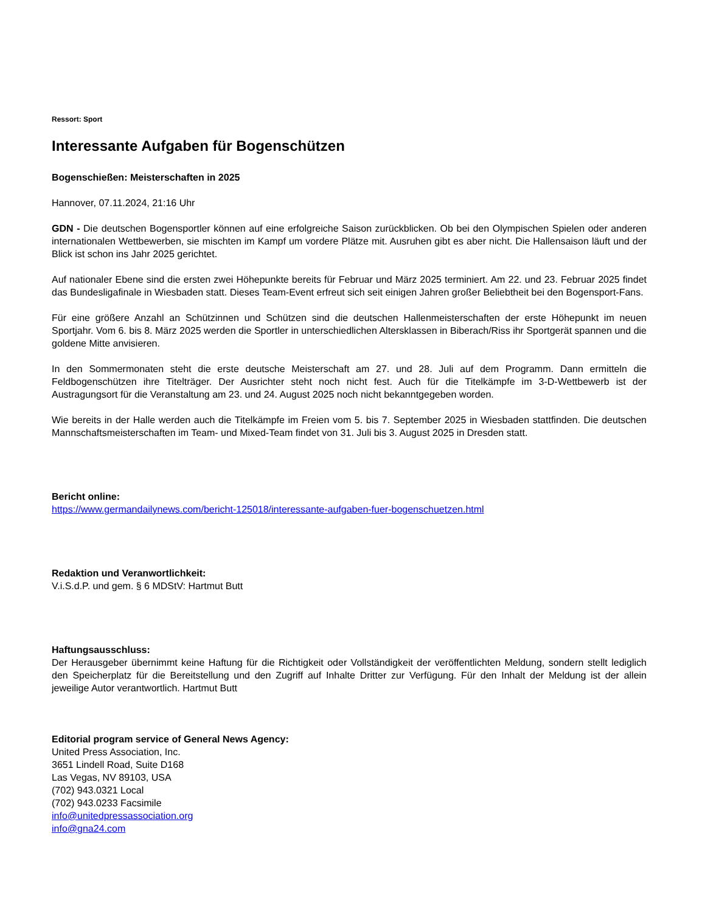Ressort: Sport
Interessante Aufgaben für Bogenschützen
Bogenschießen: Meisterschaften in 2025
Hannover, 07.11.2024, 21:16 Uhr
GDN - Die deutschen Bogensportler können auf eine erfolgreiche Saison zurückblicken. Ob bei den Olympischen Spielen oder anderen internationalen Wettbewerben, sie mischten im Kampf um vordere Plätze mit. Ausruhen gibt es aber nicht. Die Hallensaison läuft und der Blick ist schon ins Jahr 2025 gerichtet.
Auf nationaler Ebene sind die ersten zwei Höhepunkte bereits für Februar und März 2025 terminiert. Am 22. und 23. Februar 2025 findet das Bundesligafinale in Wiesbaden statt. Dieses Team-Event erfreut sich seit einigen Jahren großer Beliebtheit bei den Bogensport-Fans.
Für eine größere Anzahl an Schützinnen und Schützen sind die deutschen Hallenmeisterschaften der erste Höhepunkt im neuen Sportjahr. Vom 6. bis 8. März 2025 werden die Sportler in unterschiedlichen Altersklassen in Biberach/Riss ihr Sportgerät spannen und die goldene Mitte anvisieren.
In den Sommermonaten steht die erste deutsche Meisterschaft am 27. und 28. Juli auf dem Programm. Dann ermitteln die Feldbogenschützen ihre Titelträger. Der Ausrichter steht noch nicht fest. Auch für die Titelkämpfe im 3-D-Wettbewerb ist der Austragungsort für die Veranstaltung am 23. und 24. August 2025 noch nicht bekanntgegeben worden.
Wie bereits in der Halle werden auch die Titelkämpfe im Freien vom 5. bis 7. September 2025 in Wiesbaden stattfinden. Die deutschen Mannschaftsmeisterschaften im Team- und Mixed-Team findet von 31. Juli bis 3. August 2025 in Dresden statt.
Bericht online:
https://www.germandailynews.com/bericht-125018/interessante-aufgaben-fuer-bogenschuetzen.html
Redaktion und Veranwortlichkeit:
V.i.S.d.P. und gem. § 6 MDStV: Hartmut Butt
Haftungsausschluss:
Der Herausgeber übernimmt keine Haftung für die Richtigkeit oder Vollständigkeit der veröffentlichten Meldung, sondern stellt lediglich den Speicherplatz für die Bereitstellung und den Zugriff auf Inhalte Dritter zur Verfügung. Für den Inhalt der Meldung ist der allein jeweilige Autor verantwortlich. Hartmut Butt
Editorial program service of General News Agency:
United Press Association, Inc.
3651 Lindell Road, Suite D168
Las Vegas, NV 89103, USA
(702) 943.0321 Local
(702) 943.0233 Facsimile
info@unitedpressassociation.org
info@gna24.com